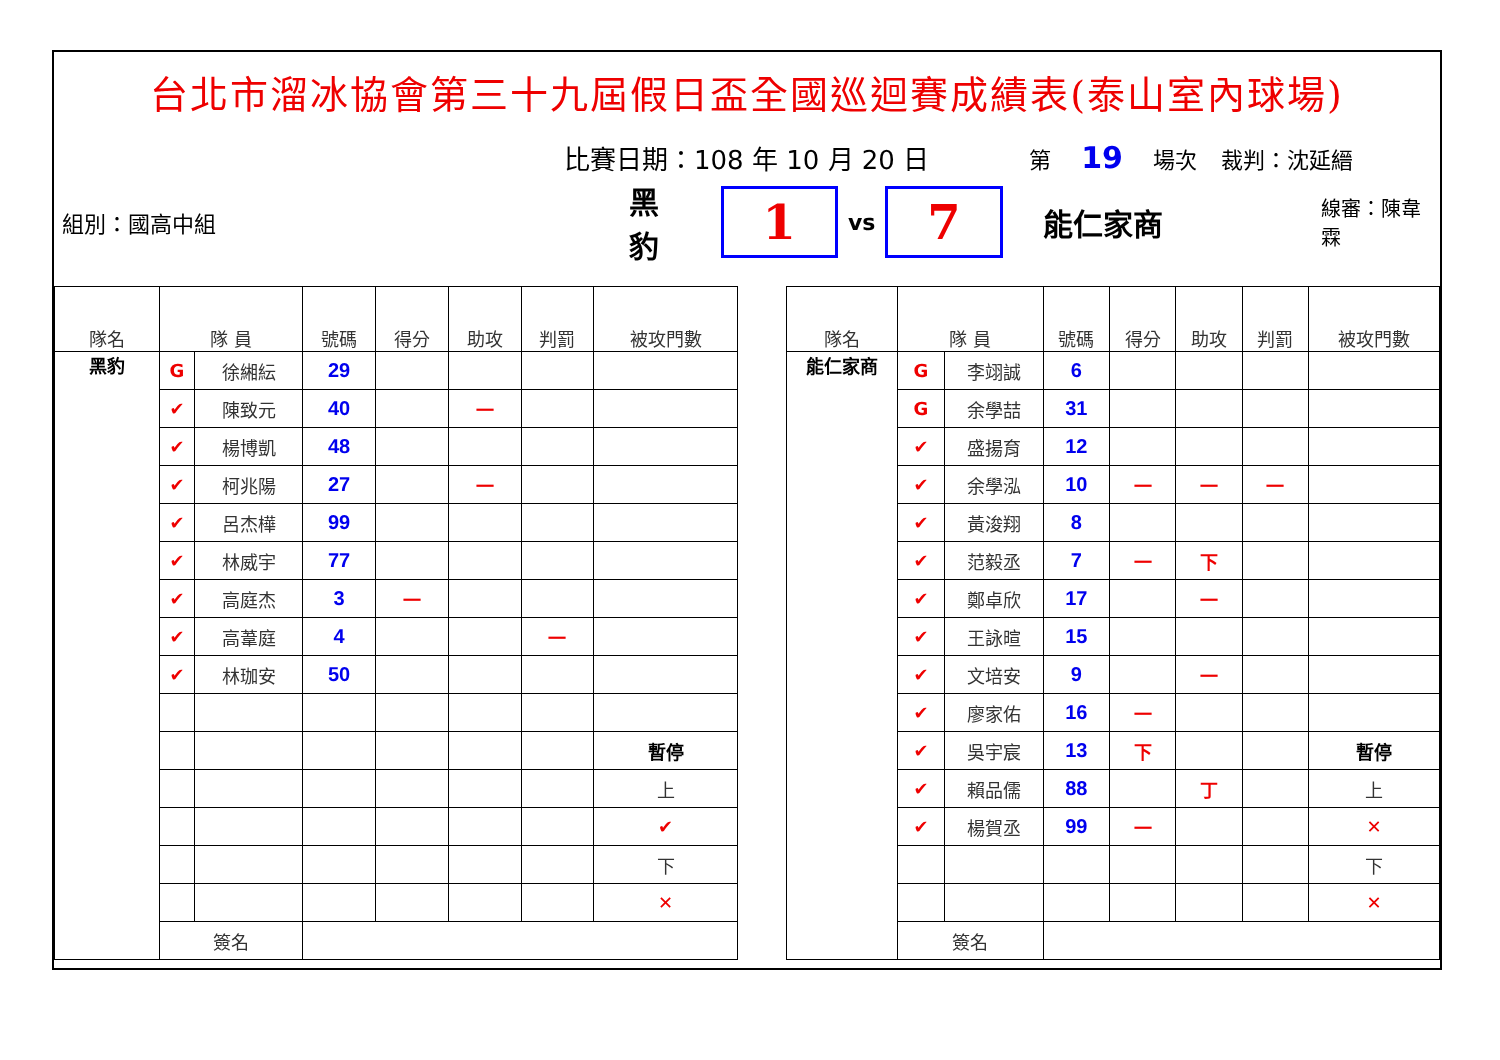台北市溜冰協會第三十九屆假日盃全國巡迴賽成績表(泰山室內球場)
比賽日期：108 年 10 月 20 日 第 19 場次 裁判：沈延縉
組別：國高中組 黑豹
1
vs
7
能仁家商 線審：陳韋霖
| 隊名 | 隊 員 | | 號碼 | 得分 | 助攻 | 判罰 | 被攻門數 |
| --- | --- | --- | --- | --- | --- | --- | --- |
| 黑豹 | G | 徐緗紜 | 29 | | | | |
| | ✔ | 陳致元 | 40 | | 一 | | |
| | ✔ | 楊博凱 | 48 | | | | |
| | ✔ | 柯兆陽 | 27 | | 一 | | |
| | ✔ | 呂杰樺 | 99 | | | | |
| | ✔ | 林威宇 | 77 | | | | |
| | ✔ | 高庭杰 | 3 | 一 | | | |
| | ✔ | 高葦庭 | 4 | | | 一 | |
| | ✔ | 林珈安 | 50 | | | | |
| | | | | | | | 暫停 |
| | | | | | | | 上 |
| | | | | | | | ✔ |
| | | | | | | | 下 |
| | | | | | | | ✕ |
| | 簽名 | | | | | | |
| 隊名 | 隊 員 | | 號碼 | 得分 | 助攻 | 判罰 | 被攻門數 |
| --- | --- | --- | --- | --- | --- | --- | --- |
| 能仁家商 | G | 李翊誠 | 6 | | | | |
| | G | 余學喆 | 31 | | | | |
| | ✔ | 盛揚育 | 12 | | | | |
| | ✔ | 余學泓 | 10 | 一 | 一 | 一 | |
| | ✔ | 黃浚翔 | 8 | | | | |
| | ✔ | 范毅丞 | 7 | 一 | 下 | | |
| | ✔ | 鄭卓欣 | 17 | | 一 | | |
| | ✔ | 王詠暄 | 15 | | | | |
| | ✔ | 文培安 | 9 | | 一 | | |
| | ✔ | 廖家佑 | 16 | 一 | | | |
| | ✔ | 吳宇宸 | 13 | 下 | | | 暫停 |
| | ✔ | 賴品儒 | 88 | | 丁 | | 上 |
| | ✔ | 楊賀丞 | 99 | 一 | | | ✕ |
| | | | | | | | 下 |
| | | | | | | | ✕ |
| | 簽名 | | | | | | |